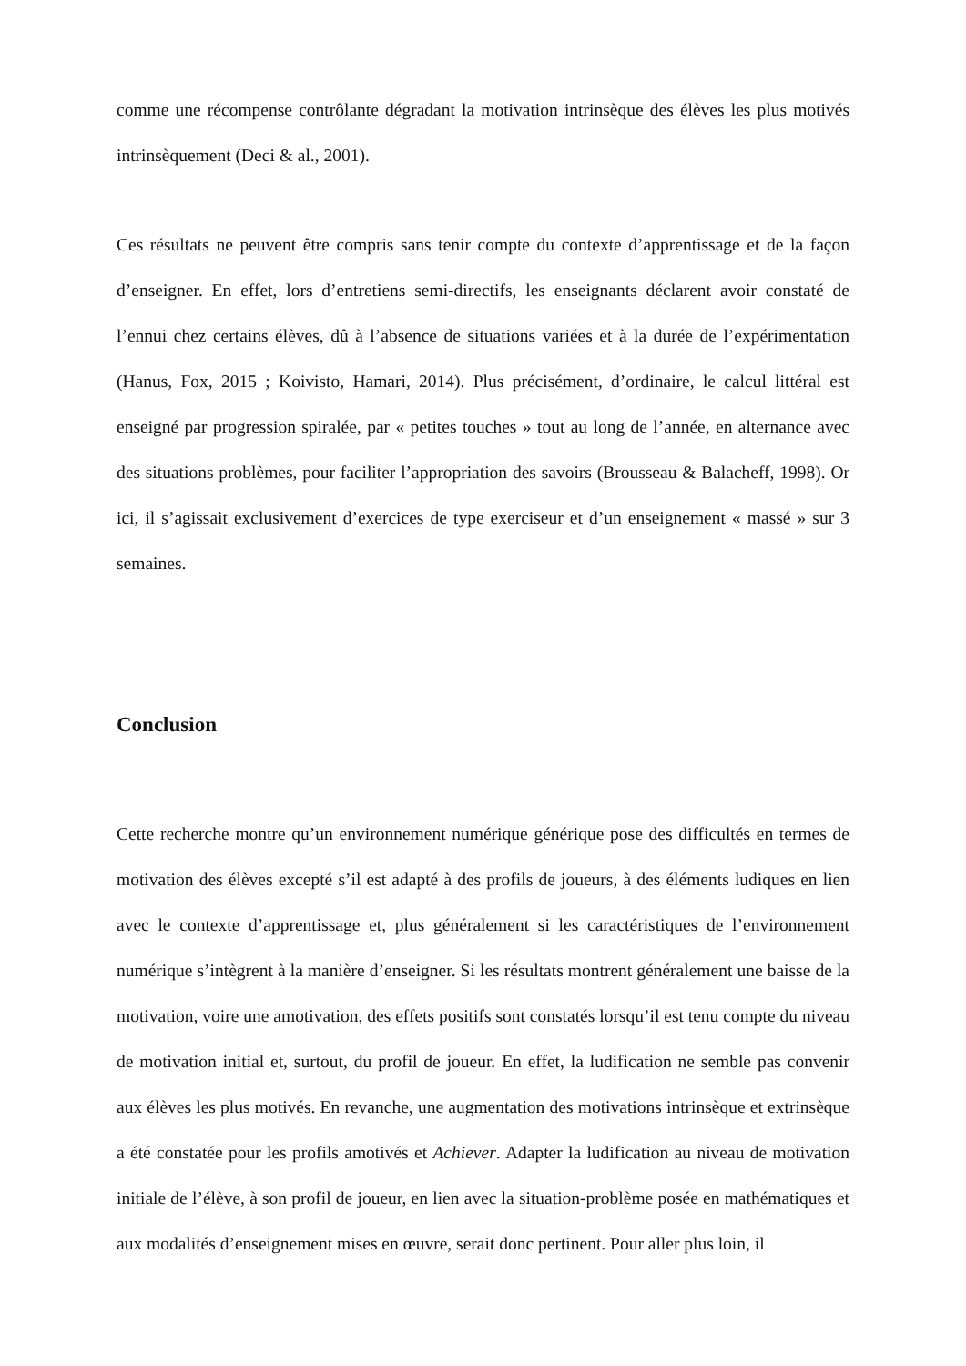comme une récompense contrôlante dégradant la motivation intrinsèque des élèves les plus motivés intrinsèquement (Deci & al., 2001).
Ces résultats ne peuvent être compris sans tenir compte du contexte d’apprentissage et de la façon d’enseigner. En effet, lors d’entretiens semi-directifs, les enseignants déclarent avoir constaté de l’ennui chez certains élèves, dû à l’absence de situations variées et à la durée de l’expérimentation (Hanus, Fox, 2015 ; Koivisto, Hamari, 2014). Plus précisément, d’ordinaire, le calcul littéral est enseigné par progression spiralée, par « petites touches » tout au long de l’année, en alternance avec des situations problèmes, pour faciliter l’appropriation des savoirs (Brousseau & Balacheff, 1998). Or ici, il s’agissait exclusivement d’exercices de type exerciseur et d’un enseignement « massé » sur 3 semaines.
Conclusion
Cette recherche montre qu’un environnement numérique générique pose des difficultés en termes de motivation des élèves excepté s’il est adapté à des profils de joueurs, à des éléments ludiques en lien avec le contexte d’apprentissage et, plus généralement si les caractéristiques de l’environnement numérique s’intègrent à la manière d’enseigner. Si les résultats montrent généralement une baisse de la motivation, voire une amotivation, des effets positifs sont constatés lorsqu’il est tenu compte du niveau de motivation initial et, surtout, du profil de joueur. En effet, la ludification ne semble pas convenir aux élèves les plus motivés. En revanche, une augmentation des motivations intrinsèque et extrinsèque a été constatée pour les profils amotivés et Achiever. Adapter la ludification au niveau de motivation initiale de l’élève, à son profil de joueur, en lien avec la situation-problème posée en mathématiques et aux modalités d’enseignement mises en œuvre, serait donc pertinent. Pour aller plus loin, il